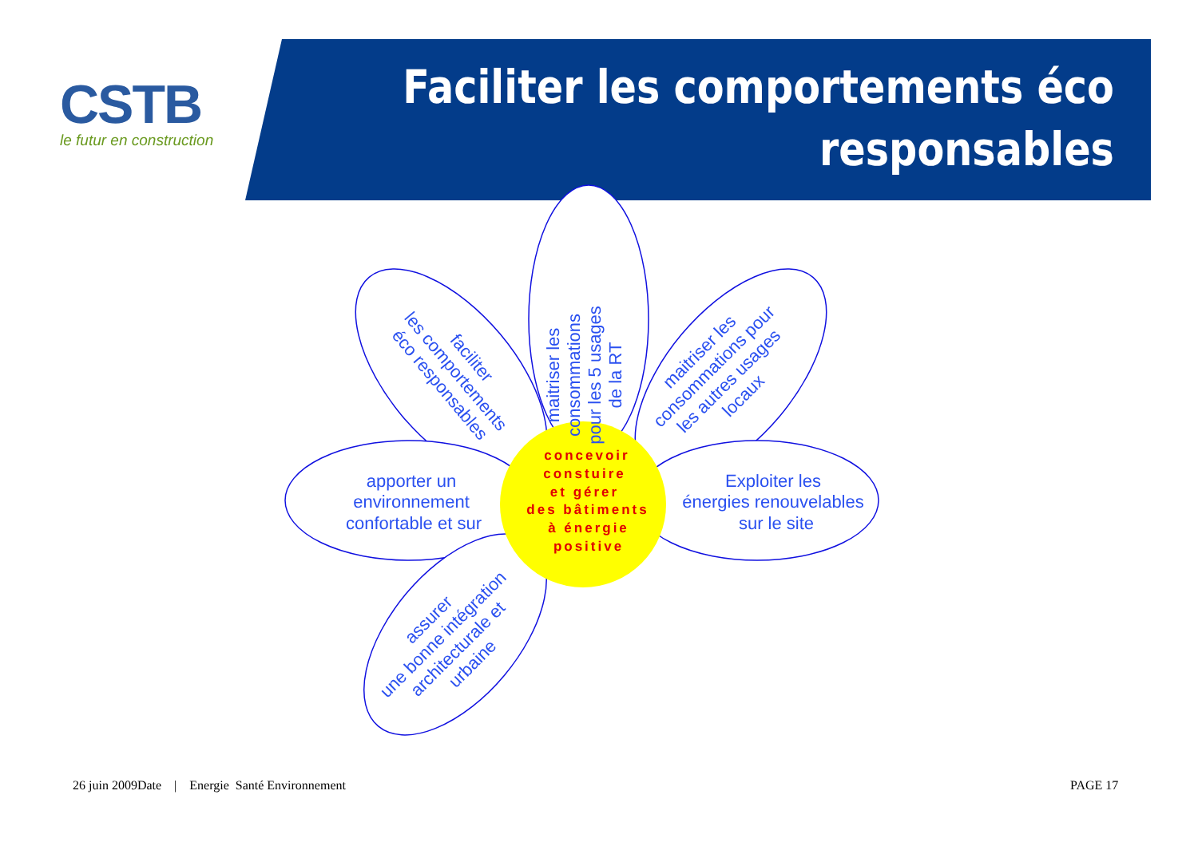CSTB
le futur en construction
Faciliter les comportements éco
responsables
maitriser les consommations pour les 5 usages de la RT
faciliter les comportements éco responsables
maitriser les consommations pour les autres usages locaux
apporter un environnement confortable et sur
Exploiter les énergies renouvelables sur le site
assurer une bonne intégration architecturale et urbaine
concevoir constuire et gérer des bâtiments à énergie positive
26 juin 2009Date | Energie Santé Environnement
PAGE 17